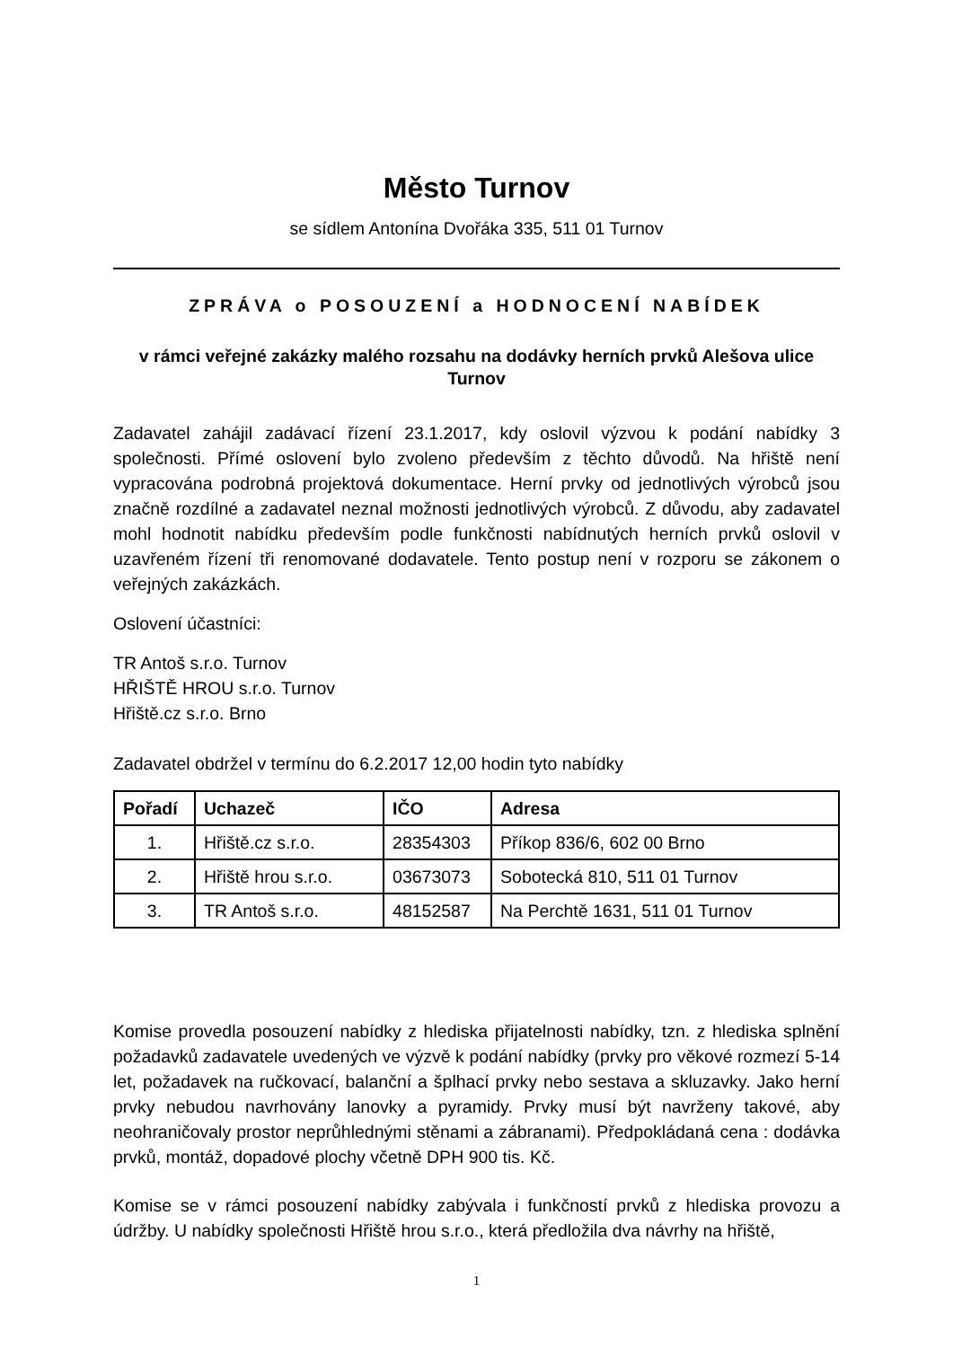Město Turnov
se sídlem Antonína Dvořáka 335, 511 01 Turnov
ZPRÁVA o POSOUZENÍ a HODNOCENÍ NABÍDEK
v rámci veřejné zakázky malého rozsahu na dodávky herních prvků Alešova ulice Turnov
Zadavatel zahájil zadávací řízení 23.1.2017, kdy oslovil výzvou k podání nabídky 3 společnosti. Přímé oslovení bylo zvoleno především z těchto důvodů. Na hřiště není vypracována podrobná projektová dokumentace. Herní prvky od jednotlivých výrobců jsou značně rozdílné a zadavatel neznal možnosti jednotlivých výrobců. Z důvodu, aby zadavatel mohl hodnotit nabídku především podle funkčnosti nabídnutých herních prvků oslovil v uzavřeném řízení tři renomované dodavatele. Tento postup není v rozporu se zákonem o veřejných zakázkách.
Oslovení účastníci:
TR Antoš s.r.o. Turnov
HŘIŠTĚ HROU s.r.o. Turnov
Hřiště.cz s.r.o. Brno
Zadavatel obdržel v termínu do 6.2.2017 12,00 hodin tyto nabídky
| Pořadí | Uchazeč | IČO | Adresa |
| --- | --- | --- | --- |
| 1. | Hřiště.cz s.r.o. | 28354303 | Příkop 836/6, 602 00 Brno |
| 2. | Hřiště hrou s.r.o. | 03673073 | Sobotecká 810, 511 01 Turnov |
| 3. | TR Antoš s.r.o. | 48152587 | Na Perchtě 1631, 511 01 Turnov |
Komise provedla posouzení nabídky z hlediska přijatelnosti nabídky, tzn. z hlediska splnění požadavků zadavatele uvedených ve výzvě k podání nabídky (prvky pro věkové rozmezí 5-14 let, požadavek na ručkovací, balanční a šplhací prvky nebo sestava a skluzavky. Jako herní prvky nebudou navrhovány lanovky a pyramidy. Prvky musí být navrženy takové, aby neohraničovaly prostor neprůhlednými stěnami a zábranami). Předpokládaná cena : dodávka prvků, montáž, dopadové plochy včetně DPH 900 tis. Kč.
Komise se v rámci posouzení nabídky zabývala i funkčností prvků z hlediska provozu a údržby. U nabídky společnosti Hřiště hrou s.r.o., která předložila dva návrhy na hřiště,
1